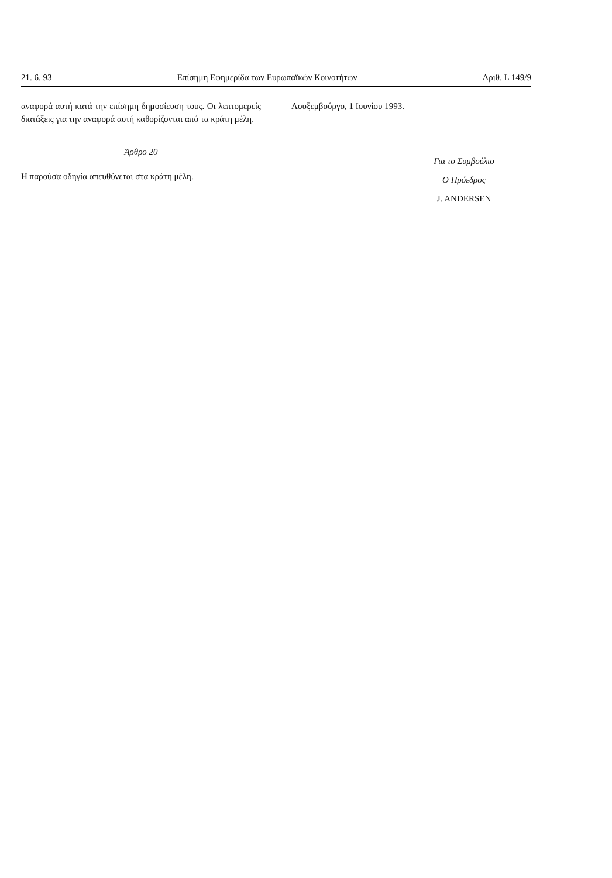21. 6. 93 Επίσημη Εφημερίδα των Ευρωπαϊκών Κοινοτήτων Αριθ. L 149/9
αναφορά αυτή κατά την επίσημη δημοσίευση τους. Οι λεπτομερείς διατάξεις για την αναφορά αυτή καθορίζονται από τα κράτη μέλη.
Άρθρο 20
Η παρούσα οδηγία απευθύνεται στα κράτη μέλη.
Λουξεμβούργο, 1 Ιουνίου 1993.
Για το Συμβούλιο
Ο Πρόεδρος
J. ANDERSEN